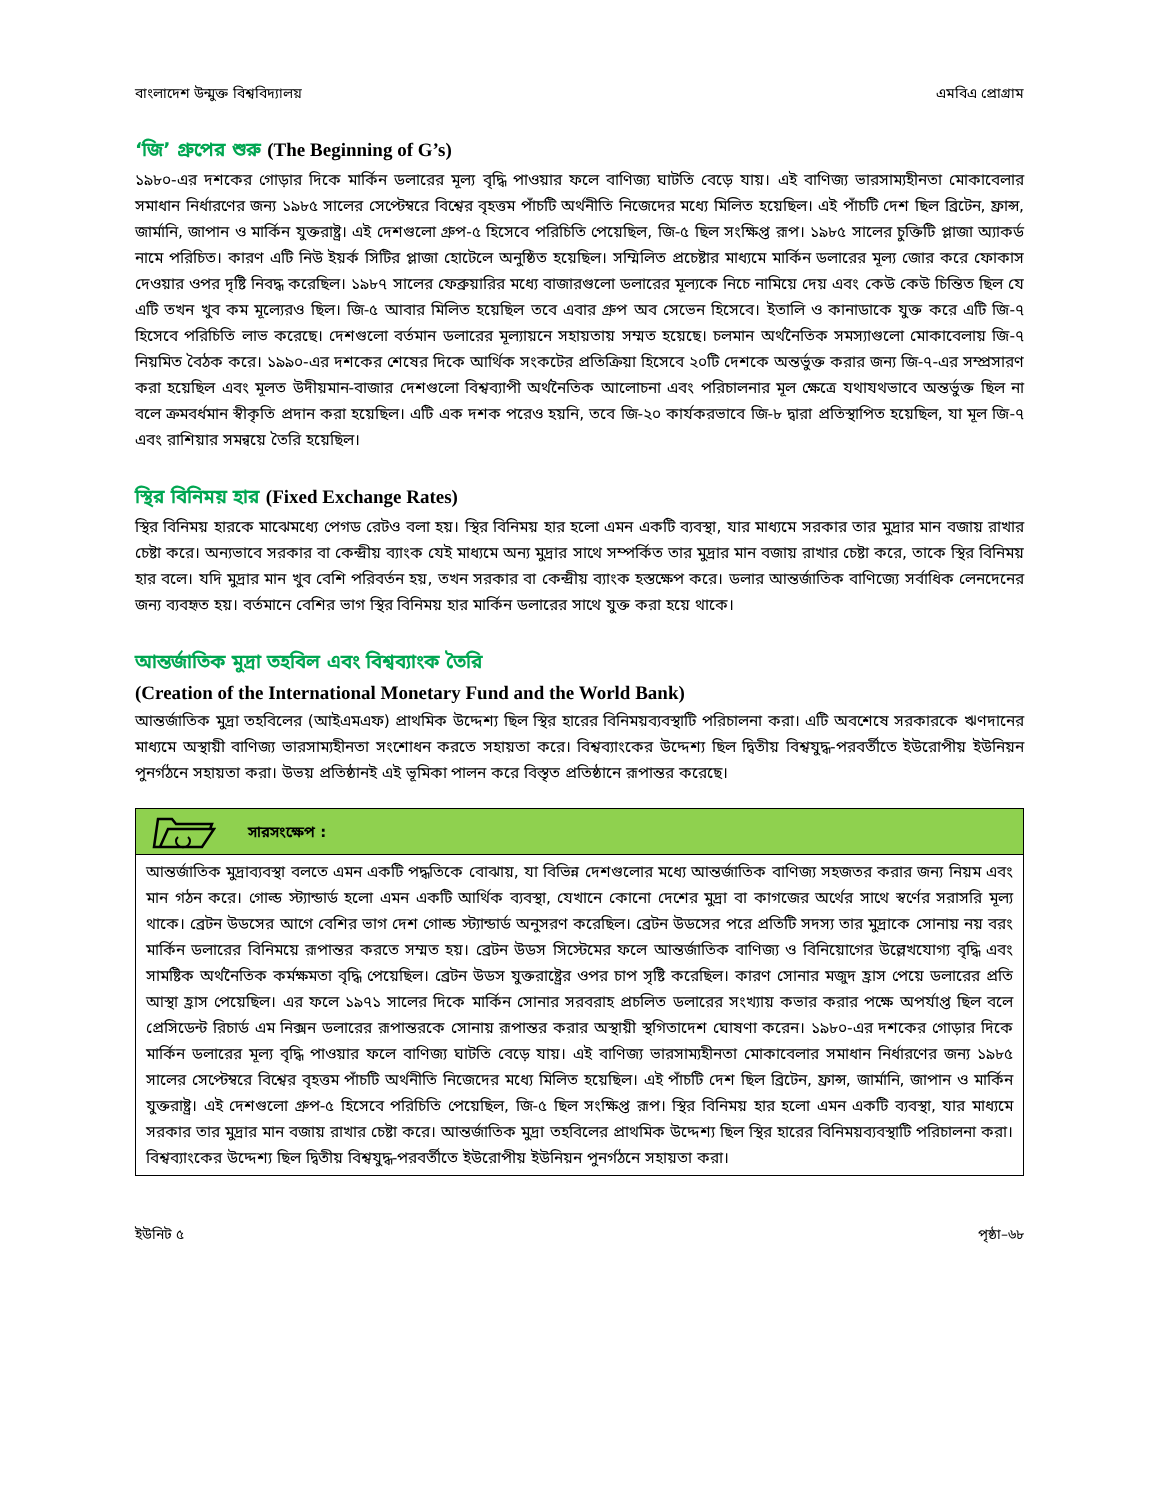বাংলাদেশ উন্মুক্ত বিশ্ববিদ্যালয় এমবিএ প্রোগ্রাম
‘জি’ গ্রুপের শুরু (The Beginning of G’s)
১৯৮০-এর দশকের গোড়ার দিকে মার্কিন ডলারের মূল্য বৃদ্ধি পাওয়ার ফলে বাণিজ্য ঘাটতি বেড়ে যায়। এই বাণিজ্য ভারসাম্যহীনতা মোকাবেলার সমাধান নির্ধারণের জন্য ১৯৮৫ সালের সেপ্টেম্বরে বিশ্বের বৃহত্তম পাঁচটি অর্থনীতি নিজেদের মধ্যে মিলিত হয়েছিল। এই পাঁচটি দেশ ছিল ব্রিটেন, ফ্রান্স, জার্মানি, জাপান ও মার্কিন যুক্তরাষ্ট্র। এই দেশগুলো গ্রুপ-৫ হিসেবে পরিচিতি পেয়েছিল, জি-৫ ছিল সংক্ষিপ্ত রূপ। ১৯৮৫ সালের চুক্তিটি প্লাজা অ্যাকর্ড নামে পরিচিত। কারণ এটি নিউ ইয়র্ক সিটির প্লাজা হোটেলে অনুষ্ঠিত হয়েছিল। সম্মিলিত প্রচেষ্টার মাধ্যমে মার্কিন ডলারের মূল্য জোর করে ফোকাস দেওয়ার ওপর দৃষ্টি নিবদ্ধ করেছিল। ১৯৮৭ সালের ফেব্রুয়ারির মধ্যে বাজারগুলো ডলারের মূল্যকে নিচে নামিয়ে দেয় এবং কেউ কেউ চিন্তিত ছিল যে এটি তখন খুব কম মূল্যেরও ছিল। জি-৫ আবার মিলিত হয়েছিল তবে এবার গ্রুপ অব সেভেন হিসেবে। ইতালি ও কানাডাকে যুক্ত করে এটি জি-৭ হিসেবে পরিচিতি লাভ করেছে। দেশগুলো বর্তমান ডলারের মূল্যায়নে সহায়তায় সম্মত হয়েছে। চলমান অর্থনৈতিক সমস্যাগুলো মোকাবেলায় জি-৭ নিয়মিত বৈঠক করে। ১৯৯০-এর দশকের শেষের দিকে আর্থিক সংকটের প্রতিক্রিয়া হিসেবে ২০টি দেশকে অন্তর্ভুক্ত করার জন্য জি-৭-এর সম্প্রসারণ করা হয়েছিল এবং মূলত উদীয়মান-বাজার দেশগুলো বিশ্বব্যাপী অর্থনৈতিক আলোচনা এবং পরিচালনার মূল ক্ষেত্রে যথাযথভাবে অন্তর্ভুক্ত ছিল না বলে ক্রমবর্ধমান স্বীকৃতি প্রদান করা হয়েছিল। এটি এক দশক পরেও হয়নি, তবে জি-২০ কার্যকরভাবে জি-৮ দ্বারা প্রতিস্থাপিত হয়েছিল, যা মূল জি-৭ এবং রাশিয়ার সমন্বয়ে তৈরি হয়েছিল।
স্থির বিনিময় হার (Fixed Exchange Rates)
স্থির বিনিময় হারকে মাঝেমধ্যে পেগড রেটও বলা হয়। স্থির বিনিময় হার হলো এমন একটি ব্যবস্থা, যার মাধ্যমে সরকার তার মুদ্রার মান বজায় রাখার চেষ্টা করে। অন্যভাবে সরকার বা কেন্দ্রীয় ব্যাংক যেই মাধ্যমে অন্য মুদ্রার সাথে সম্পর্কিত তার মুদ্রার মান বজায় রাখার চেষ্টা করে, তাকে স্থির বিনিময় হার বলে। যদি মুদ্রার মান খুব বেশি পরিবর্তন হয়, তখন সরকার বা কেন্দ্রীয় ব্যাংক হস্তক্ষেপ করে। ডলার আন্তর্জাতিক বাণিজ্যে সর্বাধিক লেনদেনের জন্য ব্যবহৃত হয়। বর্তমানে বেশির ভাগ স্থির বিনিময় হার মার্কিন ডলারের সাথে যুক্ত করা হয়ে থাকে।
আন্তর্জাতিক মুদ্রা তহবিল এবং বিশ্বব্যাংক তৈরি
(Creation of the International Monetary Fund and the World Bank)
আন্তর্জাতিক মুদ্রা তহবিলের (আইএমএফ) প্রাথমিক উদ্দেশ্য ছিল স্থির হারের বিনিময়ব্যবস্থাটি পরিচালনা করা। এটি অবশেষে সরকারকে ঋণদানের মাধ্যমে অস্থায়ী বাণিজ্য ভারসাম্যহীনতা সংশোধন করতে সহায়তা করে। বিশ্বব্যাংকের উদ্দেশ্য ছিল দ্বিতীয় বিশ্বযুদ্ধ-পরবর্তীতে ইউরোপীয় ইউনিয়ন পুনর্গঠনে সহায়তা করা। উভয় প্রতিষ্ঠানই এই ভূমিকা পালন করে বিস্তৃত প্রতিষ্ঠানে রূপান্তর করেছে।
সারসংক্ষেপ :
আন্তর্জাতিক মুদ্রাব্যবস্থা বলতে এমন একটি পদ্ধতিকে বোঝায়, যা বিভিন্ন দেশগুলোর মধ্যে আন্তর্জাতিক বাণিজ্য সহজতর করার জন্য নিয়ম এবং মান গঠন করে। গোল্ড স্ট্যান্ডার্ড হলো এমন একটি আর্থিক ব্যবস্থা, যেখানে কোনো দেশের মুদ্রা বা কাগজের অর্থের সাথে স্বর্ণের সরাসরি মূল্য থাকে। ব্রেটন উডসের আগে বেশির ভাগ দেশ গোল্ড স্ট্যান্ডার্ড অনুসরণ করেছিল। ব্রেটন উডসের পরে প্রতিটি সদস্য তার মুদ্রাকে সোনায় নয় বরং মার্কিন ডলারের বিনিময়ে রূপান্তর করতে সম্মত হয়। ব্রেটন উডস সিস্টেমের ফলে আন্তর্জাতিক বাণিজ্য ও বিনিয়োগের উল্লেখযোগ্য বৃদ্ধি এবং সামষ্টিক অর্থনৈতিক কর্মক্ষমতা বৃদ্ধি পেয়েছিল। ব্রেটন উডস যুক্তরাষ্ট্রের ওপর চাপ সৃষ্টি করেছিল। কারণ সোনার মজুদ হ্রাস পেয়ে ডলারের প্রতি আস্থা হ্রাস পেয়েছিল। এর ফলে ১৯৭১ সালের দিকে মার্কিন সোনার সরবরাহ প্রচলিত ডলারের সংখ্যায় কভার করার পক্ষে অপর্যাপ্ত ছিল বলে প্রেসিডেন্ট রিচার্ড এম নিক্সন ডলারের রূপান্তরকে সোনায় রূপান্তর করার অস্থায়ী স্থগিতাদেশ ঘোষণা করেন। ১৯৮০-এর দশকের গোড়ার দিকে মার্কিন ডলারের মূল্য বৃদ্ধি পাওয়ার ফলে বাণিজ্য ঘাটতি বেড়ে যায়। এই বাণিজ্য ভারসাম্যহীনতা মোকাবেলার সমাধান নির্ধারণের জন্য ১৯৮৫ সালের সেপ্টেম্বরে বিশ্বের বৃহত্তম পাঁচটি অর্থনীতি নিজেদের মধ্যে মিলিত হয়েছিল। এই পাঁচটি দেশ ছিল ব্রিটেন, ফ্রান্স, জার্মানি, জাপান ও মার্কিন যুক্তরাষ্ট্র। এই দেশগুলো গ্রুপ-৫ হিসেবে পরিচিতি পেয়েছিল, জি-৫ ছিল সংক্ষিপ্ত রূপ। স্থির বিনিময় হার হলো এমন একটি ব্যবস্থা, যার মাধ্যমে সরকার তার মুদ্রার মান বজায় রাখার চেষ্টা করে। আন্তর্জাতিক মুদ্রা তহবিলের প্রাথমিক উদ্দেশ্য ছিল স্থির হারের বিনিময়ব্যবস্থাটি পরিচালনা করা। বিশ্বব্যাংকের উদ্দেশ্য ছিল দ্বিতীয় বিশ্বযুদ্ধ-পরবর্তীতে ইউরোপীয় ইউনিয়ন পুনর্গঠনে সহায়তা করা।
ইউনিট ৫ পৃষ্ঠা–৬৮